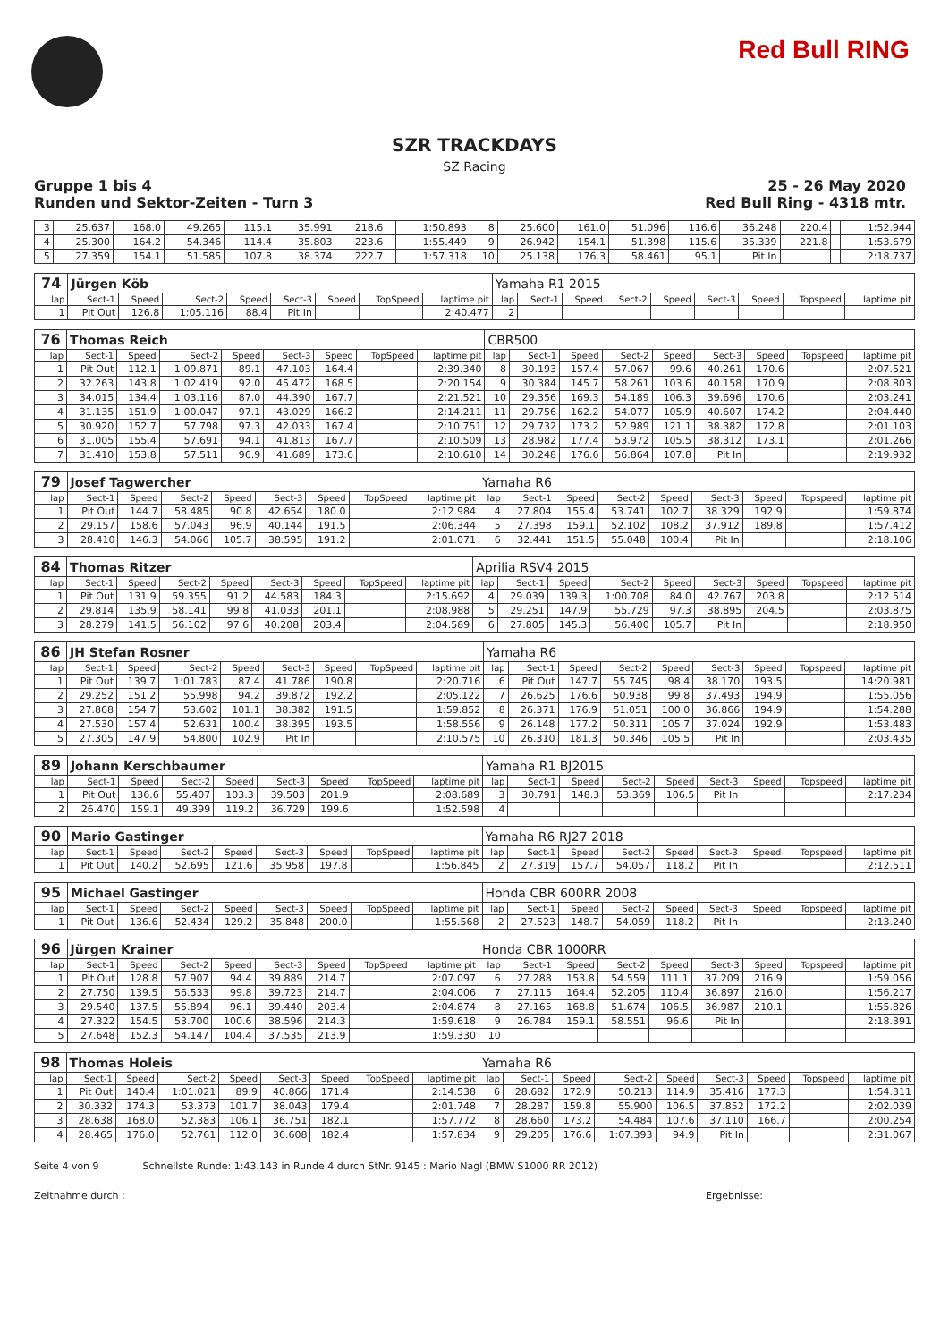Red Bull RING
SZR TRACKDAYS
SZ Racing
Gruppe 1 bis 4 25 - 26 May 2020
Runden und Sektor-Zeiten - Turn 3 Red Bull Ring - 4318 mtr.
| 3 | 25.637 | 168.0 | 49.265 | 115.1 | 35.991 | 218.6 | | 1:50.893 | 8 | 25.600 | 161.0 | 51.096 | 116.6 | 36.248 | 220.4 | | 1:52.944 |
| 4 | 25.300 | 164.2 | 54.346 | 114.4 | 35.803 | 223.6 | | 1:55.449 | 9 | 26.942 | 154.1 | 51.398 | 115.6 | 35.339 | 221.8 | | 1:53.679 |
| 5 | 27.359 | 154.1 | 51.585 | 107.8 | 38.374 | 222.7 | | 1:57.318 | 10 | 25.138 | 176.3 | 58.461 | 95.1 | Pit In | | | 2:18.737 |
| 74 | Jürgen Köb | | | | | | | | Yamaha R1 2015 | | | | | | | | |
| lap | Sect-1 | Speed | Sect-2 | Speed | Sect-3 | Speed | TopSpeed | laptime pit | lap | Sect-1 | Speed | Sect-2 | Speed | Sect-3 | Speed | Topspeed | laptime pit |
| 1 | Pit Out | 126.8 | 1:05.116 | 88.4 | Pit In | | | 2:40.477 | 2 | | | | | | | | |
| 76 | Thomas Reich | | | | | | | | CBR500 | | | | | | | | |
| lap | Sect-1 | Speed | Sect-2 | Speed | Sect-3 | Speed | TopSpeed | laptime pit | lap | Sect-1 | Speed | Sect-2 | Speed | Sect-3 | Speed | Topspeed | laptime pit |
| 1 | Pit Out | 112.1 | 1:09.871 | 89.1 | 47.103 | 164.4 | | 2:39.340 | 8 | 30.193 | 157.4 | 57.067 | 99.6 | 40.261 | 170.6 | | 2:07.521 |
| 2 | 32.263 | 143.8 | 1:02.419 | 92.0 | 45.472 | 168.5 | | 2:20.154 | 9 | 30.384 | 145.7 | 58.261 | 103.6 | 40.158 | 170.9 | | 2:08.803 |
| 3 | 34.015 | 134.4 | 1:03.116 | 87.0 | 44.390 | 167.7 | | 2:21.521 | 10 | 29.356 | 169.3 | 54.189 | 106.3 | 39.696 | 170.6 | | 2:03.241 |
| 4 | 31.135 | 151.9 | 1:00.047 | 97.1 | 43.029 | 166.2 | | 2:14.211 | 11 | 29.756 | 162.2 | 54.077 | 105.9 | 40.607 | 174.2 | | 2:04.440 |
| 5 | 30.920 | 152.7 | 57.798 | 97.3 | 42.033 | 167.4 | | 2:10.751 | 12 | 29.732 | 173.2 | 52.989 | 121.1 | 38.382 | 172.8 | | 2:01.103 |
| 6 | 31.005 | 155.4 | 57.691 | 94.1 | 41.813 | 167.7 | | 2:10.509 | 13 | 28.982 | 177.4 | 53.972 | 105.5 | 38.312 | 173.1 | | 2:01.266 |
| 7 | 31.410 | 153.8 | 57.511 | 96.9 | 41.689 | 173.6 | | 2:10.610 | 14 | 30.248 | 176.6 | 56.864 | 107.8 | Pit In | | | 2:19.932 |
| 79 | Josef Tagwercher | | | | | | | | Yamaha R6 | | | | | | | | |
| lap | Sect-1 | Speed | Sect-2 | Speed | Sect-3 | Speed | TopSpeed | laptime pit | lap | Sect-1 | Speed | Sect-2 | Speed | Sect-3 | Speed | Topspeed | laptime pit |
| 1 | Pit Out | 144.7 | 58.485 | 90.8 | 42.654 | 180.0 | | 2:12.984 | 4 | 27.804 | 155.4 | 53.741 | 102.7 | 38.329 | 192.9 | | 1:59.874 |
| 2 | 29.157 | 158.6 | 57.043 | 96.9 | 40.144 | 191.5 | | 2:06.344 | 5 | 27.398 | 159.1 | 52.102 | 108.2 | 37.912 | 189.8 | | 1:57.412 |
| 3 | 28.410 | 146.3 | 54.066 | 105.7 | 38.595 | 191.2 | | 2:01.071 | 6 | 32.441 | 151.5 | 55.048 | 100.4 | Pit In | | | 2:18.106 |
| 84 | Thomas Ritzer | | | | | | | | Aprilia RSV4 2015 | | | | | | | | |
| lap | Sect-1 | Speed | Sect-2 | Speed | Sect-3 | Speed | TopSpeed | laptime pit | lap | Sect-1 | Speed | Sect-2 | Speed | Sect-3 | Speed | Topspeed | laptime pit |
| 1 | Pit Out | 131.9 | 59.355 | 91.2 | 44.583 | 184.3 | | 2:15.692 | 4 | 29.039 | 139.3 | 1:00.708 | 84.0 | 42.767 | 203.8 | | 2:12.514 |
| 2 | 29.814 | 135.9 | 58.141 | 99.8 | 41.033 | 201.1 | | 2:08.988 | 5 | 29.251 | 147.9 | 55.729 | 97.3 | 38.895 | 204.5 | | 2:03.875 |
| 3 | 28.279 | 141.5 | 56.102 | 97.6 | 40.208 | 203.4 | | 2:04.589 | 6 | 27.805 | 145.3 | 56.400 | 105.7 | Pit In | | | 2:18.950 |
| 86 | JH Stefan Rosner | | | | | | | | Yamaha R6 | | | | | | | | |
| lap | Sect-1 | Speed | Sect-2 | Speed | Sect-3 | Speed | TopSpeed | laptime pit | lap | Sect-1 | Speed | Sect-2 | Speed | Sect-3 | Speed | Topspeed | laptime pit |
| 1 | Pit Out | 139.7 | 1:01.783 | 87.4 | 41.786 | 190.8 | | 2:20.716 | 6 | Pit Out | 147.7 | 55.745 | 98.4 | 38.170 | 193.5 | | 14:20.981 |
| 2 | 29.252 | 151.2 | 55.998 | 94.2 | 39.872 | 192.2 | | 2:05.122 | 7 | 26.625 | 176.6 | 50.938 | 99.8 | 37.493 | 194.9 | | 1:55.056 |
| 3 | 27.868 | 154.7 | 53.602 | 101.1 | 38.382 | 191.5 | | 1:59.852 | 8 | 26.371 | 176.9 | 51.051 | 100.0 | 36.866 | 194.9 | | 1:54.288 |
| 4 | 27.530 | 157.4 | 52.631 | 100.4 | 38.395 | 193.5 | | 1:58.556 | 9 | 26.148 | 177.2 | 50.311 | 105.7 | 37.024 | 192.9 | | 1:53.483 |
| 5 | 27.305 | 147.9 | 54.800 | 102.9 | Pit In | | | 2:10.575 | 10 | 26.310 | 181.3 | 50.346 | 105.5 | Pit In | | | 2:03.435 |
| 89 | Johann Kerschbaumer | | | | | | | | Yamaha R1 BJ2015 | | | | | | | | |
| lap | Sect-1 | Speed | Sect-2 | Speed | Sect-3 | Speed | TopSpeed | laptime pit | lap | Sect-1 | Speed | Sect-2 | Speed | Sect-3 | Speed | Topspeed | laptime pit |
| 1 | Pit Out | 136.6 | 55.407 | 103.3 | 39.503 | 201.9 | | 2:08.689 | 3 | 30.791 | 148.3 | 53.369 | 106.5 | Pit In | | | 2:17.234 |
| 2 | 26.470 | 159.1 | 49.399 | 119.2 | 36.729 | 199.6 | | 1:52.598 | 4 | | | | | | | | |
| 90 | Mario Gastinger | | | | | | | | Yamaha R6 RJ27 2018 | | | | | | | | |
| lap | Sect-1 | Speed | Sect-2 | Speed | Sect-3 | Speed | TopSpeed | laptime pit | lap | Sect-1 | Speed | Sect-2 | Speed | Sect-3 | Speed | Topspeed | laptime pit |
| 1 | Pit Out | 140.2 | 52.695 | 121.6 | 35.958 | 197.8 | | 1:56.845 | 2 | 27.319 | 157.7 | 54.057 | 118.2 | Pit In | | | 2:12.511 |
| 95 | Michael Gastinger | | | | | | | | Honda CBR 600RR 2008 | | | | | | | | |
| lap | Sect-1 | Speed | Sect-2 | Speed | Sect-3 | Speed | TopSpeed | laptime pit | lap | Sect-1 | Speed | Sect-2 | Speed | Sect-3 | Speed | Topspeed | laptime pit |
| 1 | Pit Out | 136.6 | 52.434 | 129.2 | 35.848 | 200.0 | | 1:55.568 | 2 | 27.523 | 148.7 | 54.059 | 118.2 | Pit In | | | 2:13.240 |
| 96 | Jürgen Krainer | | | | | | | | Honda CBR 1000RR | | | | | | | | |
| lap | Sect-1 | Speed | Sect-2 | Speed | Sect-3 | Speed | TopSpeed | laptime pit | lap | Sect-1 | Speed | Sect-2 | Speed | Sect-3 | Speed | Topspeed | laptime pit |
| 1 | Pit Out | 128.8 | 57.907 | 94.4 | 39.889 | 214.7 | | 2:07.097 | 6 | 27.288 | 153.8 | 54.559 | 111.1 | 37.209 | 216.9 | | 1:59.056 |
| 2 | 27.750 | 139.5 | 56.533 | 99.8 | 39.723 | 214.7 | | 2:04.006 | 7 | 27.115 | 164.4 | 52.205 | 110.4 | 36.897 | 216.0 | | 1:56.217 |
| 3 | 29.540 | 137.5 | 55.894 | 96.1 | 39.440 | 203.4 | | 2:04.874 | 8 | 27.165 | 168.8 | 51.674 | 106.5 | 36.987 | 210.1 | | 1:55.826 |
| 4 | 27.322 | 154.5 | 53.700 | 100.6 | 38.596 | 214.3 | | 1:59.618 | 9 | 26.784 | 159.1 | 58.551 | 96.6 | Pit In | | | 2:18.391 |
| 5 | 27.648 | 152.3 | 54.147 | 104.4 | 37.535 | 213.9 | | 1:59.330 | 10 | | | | | | | | |
| 98 | Thomas Holeis | | | | | | | | Yamaha R6 | | | | | | | | |
| lap | Sect-1 | Speed | Sect-2 | Speed | Sect-3 | Speed | TopSpeed | laptime pit | lap | Sect-1 | Speed | Sect-2 | Speed | Sect-3 | Speed | Topspeed | laptime pit |
| 1 | Pit Out | 140.4 | 1:01.021 | 89.9 | 40.866 | 171.4 | | 2:14.538 | 6 | 28.682 | 172.9 | 50.213 | 114.9 | 35.416 | 177.3 | | 1:54.311 |
| 2 | 30.332 | 174.3 | 53.373 | 101.7 | 38.043 | 179.4 | | 2:01.748 | 7 | 28.287 | 159.8 | 55.900 | 106.5 | 37.852 | 172.2 | | 2:02.039 |
| 3 | 28.638 | 168.0 | 52.383 | 106.1 | 36.751 | 182.1 | | 1:57.772 | 8 | 28.660 | 173.2 | 54.484 | 107.6 | 37.110 | 166.7 | | 2:00.254 |
| 4 | 28.465 | 176.0 | 52.761 | 112.0 | 36.608 | 182.4 | | 1:57.834 | 9 | 29.205 | 176.6 | 1:07.393 | 94.9 | Pit In | | | 2:31.067 |
Seite 4 von 9 Schnellste Runde: 1:43.143 in Runde 4 durch StNr. 9145 : Mario Nagl (BMW S1000 RR 2012)
Zeitnahme durch : Ergebnisse: